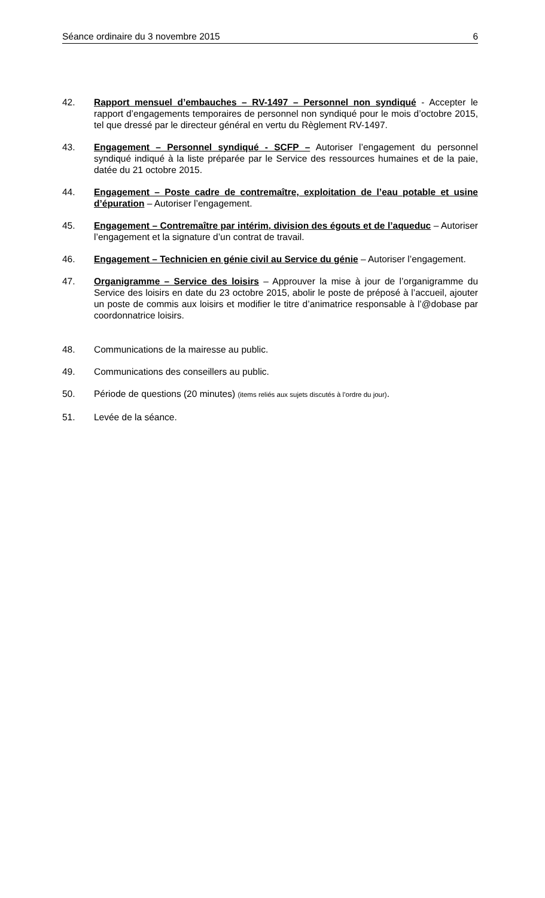Séance ordinaire du 3 novembre 2015 6
42. Rapport mensuel d’embauches – RV-1497 – Personnel non syndiqué - Accepter le rapport d’engagements temporaires de personnel non syndiqué pour le mois d’octobre 2015, tel que dressé par le directeur général en vertu du Règlement RV-1497.
43. Engagement – Personnel syndiqué - SCFP – Autoriser l’engagement du personnel syndiqué indiqué à la liste préparée par le Service des ressources humaines et de la paie, datée du 21 octobre 2015.
44. Engagement – Poste cadre de contremaître, exploitation de l’eau potable et usine d’épuration – Autoriser l’engagement.
45. Engagement – Contremaître par intérim, division des égouts et de l’aqueduc – Autoriser l’engagement et la signature d’un contrat de travail.
46. Engagement – Technicien en génie civil au Service du génie – Autoriser l’engagement.
47. Organigramme – Service des loisirs – Approuver la mise à jour de l’organigramme du Service des loisirs en date du 23 octobre 2015, abolir le poste de préposé à l’accueil, ajouter un poste de commis aux loisirs et modifier le titre d’animatrice responsable à l’@dobase par coordonnatrice loisirs.
48. Communications de la mairesse au public.
49. Communications des conseillers au public.
50. Période de questions (20 minutes) (items reliés aux sujets discutés à l’ordre du jour).
51. Levée de la séance.